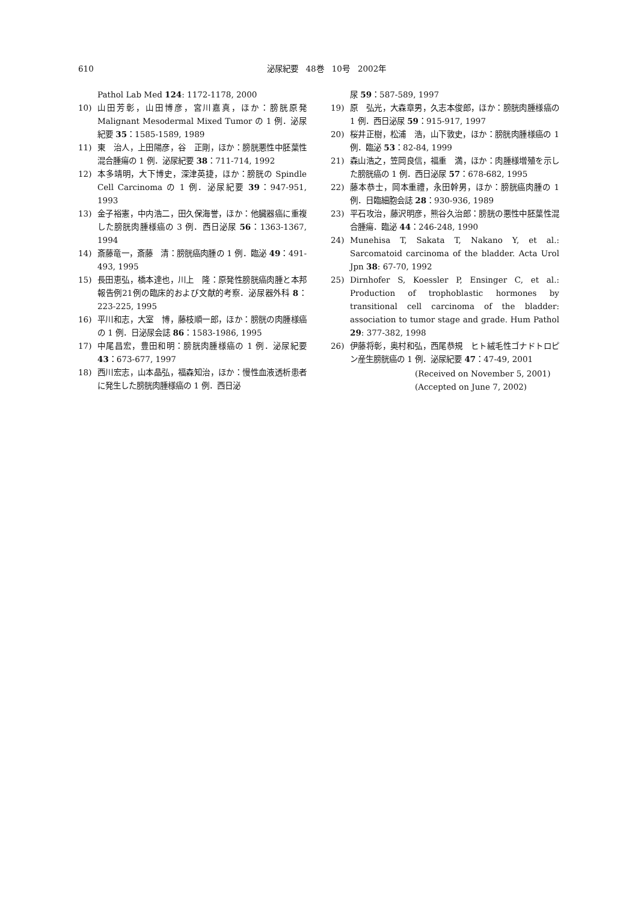610
泌尿紀要　48巻　10号　2002年
Pathol Lab Med 124: 1172-1178, 2000
10) 山田芳彰，山田博彦，宮川嘉真，ほか：膀胱原発 Malignant Mesodermal Mixed Tumor の 1 例．泌尿紀要 35：1585-1589, 1989
11) 東　治人，上田陽彦，谷　正剛，ほか：膀胱悪性中胚葉性混合腫瘍の 1 例．泌尿紀要 38：711-714, 1992
12) 本多靖明，大下博史，深津英捷，ほか：膀胱の Spindle Cell Carcinoma の 1 例．泌尿紀要 39：947-951, 1993
13) 金子裕憲，中内浩二，田久保海誉，ほか：他臓器癌に重複した膀胱肉腫様癌の 3 例．西日泌尿 56：1363-1367, 1994
14) 斎藤竜一，斎藤　清：膀胱癌肉腫の 1 例．臨泌 49：491-493, 1995
15) 長田恵弘，橋本達也，川上　隆：原発性膀胱癌肉腫と本邦報告例21例の臨床的および文献的考察．泌尿器外科 8：223-225, 1995
16) 平川和志，大室　博，藤枝順一郎，ほか：膀胱の肉腫様癌の 1 例．日泌尿会誌 86：1583-1986, 1995
17) 中尾昌宏，豊田和明：膀胱肉腫様癌の 1 例．泌尿紀要 43：673-677, 1997
18) 西川宏志，山本晶弘，福森知治，ほか：慢性血液透析患者に発生した膀胱肉腫様癌の 1 例．西日泌
尿 59：587-589, 1997
19) 原　弘光，大森章男，久志本俊郎，ほか：膀胱肉腫様癌の 1 例．西日泌尿 59：915-917, 1997
20) 桜井正樹，松浦　浩，山下敦史，ほか：膀胱肉腫様癌の 1 例．臨泌 53：82-84, 1999
21) 森山浩之，笠岡良信，福重　満，ほか：肉腫様増殖を示した膀胱癌の 1 例．西日泌尿 57：678-682, 1995
22) 藤本恭士，岡本重禮，永田幹男，ほか：膀胱癌肉腫の 1 例．日臨細胞会誌 28：930-936, 1989
23) 平石攻治，藤沢明彦，熊谷久治郎：膀胱の悪性中胚葉性混合腫瘍．臨泌 44：246-248, 1990
24) Munehisa T, Sakata T, Nakano Y, et al.: Sarcomatoid carcinoma of the bladder. Acta Urol Jpn 38: 67-70, 1992
25) Dirnhofer S, Koessler P, Ensinger C, et al.: Production of trophoblastic hormones by transitional cell carcinoma of the bladder: association to tumor stage and grade. Hum Pathol 29: 377-382, 1998
26) 伊藤将彰，奥村和弘，西尾恭規　ヒト絨毛性ゴナドトロピン産生膀胱癌の 1 例．泌尿紀要 47：47-49, 2001
(Received on November 5, 2001)
(Accepted on June 7, 2002)